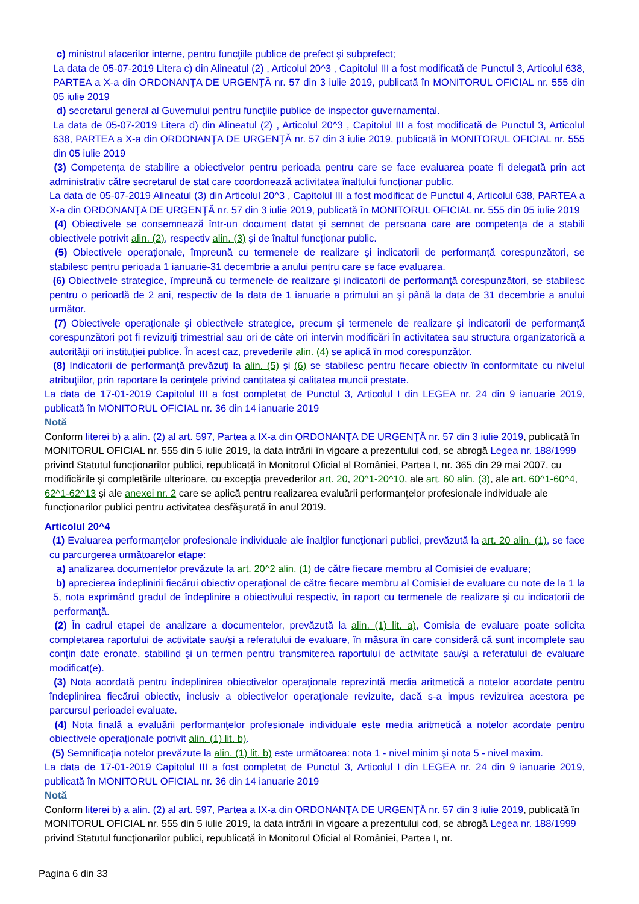c) ministrul afacerilor interne, pentru funcţiile publice de prefect şi subprefect;
La data de 05-07-2019 Litera c) din Alineatul (2) , Articolul 20^3 , Capitolul III a fost modificată de Punctul 3, Articolul 638, PARTEA a X-a din ORDONANŢA DE URGENŢĂ nr. 57 din 3 iulie 2019, publicată în MONITORUL OFICIAL nr. 555 din 05 iulie 2019
d) secretarul general al Guvernului pentru funcţiile publice de inspector guvernamental.
La data de 05-07-2019 Litera d) din Alineatul (2) , Articolul 20^3 , Capitolul III a fost modificată de Punctul 3, Articolul 638, PARTEA a X-a din ORDONANŢA DE URGENŢĂ nr. 57 din 3 iulie 2019, publicată în MONITORUL OFICIAL nr. 555 din 05 iulie 2019
(3) Competenţa de stabilire a obiectivelor pentru perioada pentru care se face evaluarea poate fi delegată prin act administrativ către secretarul de stat care coordonează activitatea înaltului funcţionar public.
La data de 05-07-2019 Alineatul (3) din Articolul 20^3 , Capitolul III a fost modificat de Punctul 4, Articolul 638, PARTEA a X-a din ORDONANŢA DE URGENŢĂ nr. 57 din 3 iulie 2019, publicată în MONITORUL OFICIAL nr. 555 din 05 iulie 2019
(4) Obiectivele se consemnează într-un document datat şi semnat de persoana care are competenţa de a stabili obiectivele potrivit alin. (2), respectiv alin. (3) şi de înaltul funcţionar public.
(5) Obiectivele operaţionale, împreună cu termenele de realizare şi indicatorii de performanţă corespunzători, se stabilesc pentru perioada 1 ianuarie-31 decembrie a anului pentru care se face evaluarea.
(6) Obiectivele strategice, împreună cu termenele de realizare şi indicatorii de performanţă corespunzători, se stabilesc pentru o perioadă de 2 ani, respectiv de la data de 1 ianuarie a primului an şi până la data de 31 decembrie a anului următor.
(7) Obiectivele operaţionale şi obiectivele strategice, precum şi termenele de realizare şi indicatorii de performanţă corespunzători pot fi revizuiţi trimestrial sau ori de câte ori intervin modificări în activitatea sau structura organizatorică a autorităţii ori instituţiei publice. În acest caz, prevederile alin. (4) se aplică în mod corespunzător.
(8) Indicatorii de performanţă prevăzuţi la alin. (5) şi (6) se stabilesc pentru fiecare obiectiv în conformitate cu nivelul atribuţiilor, prin raportare la cerinţele privind cantitatea şi calitatea muncii prestate.
La data de 17-01-2019 Capitolul III a fost completat de Punctul 3, Articolul I din LEGEA nr. 24 din 9 ianuarie 2019, publicată în MONITORUL OFICIAL nr. 36 din 14 ianuarie 2019
Notă
Conform literei b) a alin. (2) al art. 597, Partea a IX-a din ORDONANŢA DE URGENŢĂ nr. 57 din 3 iulie 2019, publicată în MONITORUL OFICIAL nr. 555 din 5 iulie 2019, la data intrării în vigoare a prezentului cod, se abrogă Legea nr. 188/1999 privind Statutul funcţionarilor publici, republicată în Monitorul Oficial al României, Partea I, nr. 365 din 29 mai 2007, cu modificările şi completările ulterioare, cu excepţia prevederilor art. 20, 20^1-20^10, ale art. 60 alin. (3), ale art. 60^1-60^4, 62^1-62^13 şi ale anexei nr. 2 care se aplică pentru realizarea evaluării performanţelor profesionale individuale ale funcţionarilor publici pentru activitatea desfăşurată în anul 2019.
Articolul 20^4
(1) Evaluarea performanţelor profesionale individuale ale înalţilor funcţionari publici, prevăzută la art. 20 alin. (1), se face cu parcurgerea următoarelor etape:
a) analizarea documentelor prevăzute la art. 20^2 alin. (1) de către fiecare membru al Comisiei de evaluare;
b) aprecierea îndeplinirii fiecărui obiectiv operaţional de către fiecare membru al Comisiei de evaluare cu note de la 1 la 5, nota exprimând gradul de îndeplinire a obiectivului respectiv, în raport cu termenele de realizare şi cu indicatorii de performanţă.
(2) În cadrul etapei de analizare a documentelor, prevăzută la alin. (1) lit. a), Comisia de evaluare poate solicita completarea raportului de activitate sau/şi a referatului de evaluare, în măsura în care consideră că sunt incomplete sau conţin date eronate, stabilind şi un termen pentru transmiterea raportului de activitate sau/şi a referatului de evaluare modificat(e).
(3) Nota acordată pentru îndeplinirea obiectivelor operaţionale reprezintă media aritmetică a notelor acordate pentru îndeplinirea fiecărui obiectiv, inclusiv a obiectivelor operaţionale revizuite, dacă s-a impus revizuirea acestora pe parcursul perioadei evaluate.
(4) Nota finală a evaluării performanţelor profesionale individuale este media aritmetică a notelor acordate pentru obiectivele operaţionale potrivit alin. (1) lit. b).
(5) Semnificaţia notelor prevăzute la alin. (1) lit. b) este următoarea: nota 1 - nivel minim şi nota 5 - nivel maxim.
La data de 17-01-2019 Capitolul III a fost completat de Punctul 3, Articolul I din LEGEA nr. 24 din 9 ianuarie 2019, publicată în MONITORUL OFICIAL nr. 36 din 14 ianuarie 2019
Notă
Conform literei b) a alin. (2) al art. 597, Partea a IX-a din ORDONANŢA DE URGENŢĂ nr. 57 din 3 iulie 2019, publicată în MONITORUL OFICIAL nr. 555 din 5 iulie 2019, la data intrării în vigoare a prezentului cod, se abrogă Legea nr. 188/1999 privind Statutul funcţionarilor publici, republicată în Monitorul Oficial al României, Partea I, nr.
Pagina 6 din 33